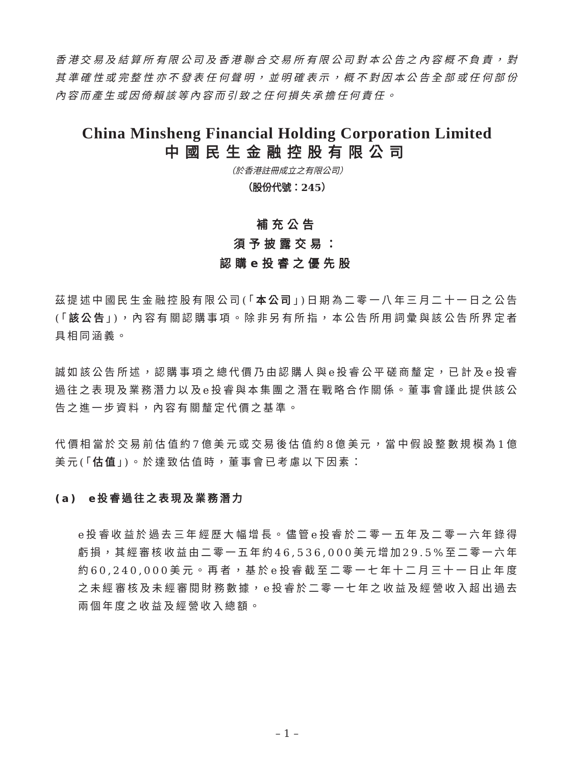香港交易及結算所有限公司及香港聯合交易所有限公司對本公告之內容概不負責，對其準確性或完整性亦不發表任何聲明，並明確表示，概不對因本公告全部或任何部份內容而產生或因倚賴該等內容而引致之任何損失承擔任何責任。
China Minsheng Financial Holding Corporation Limited
中國民生金融控股有限公司
（於香港註冊成立之有限公司）
（股份代號：245）
補充公告
須予披露交易：
認購e投睿之優先股
茲提述中國民生金融控股有限公司(「本公司」)日期為二零一八年三月二十一日之公告(「該公告」)，內容有關認購事項。除非另有所指，本公告所用詞彙與該公告所界定者具相同涵義。
誠如該公告所述，認購事項之總代價乃由認購人與e投睿公平磋商釐定，已計及e投睿過往之表現及業務潛力以及e投睿與本集團之潛在戰略合作關係。董事會謹此提供該公告之進一步資料，內容有關釐定代價之基準。
代價相當於交易前估值約7億美元或交易後估值約8億美元，當中假設整數規模為1億美元(「估值」)。於達致估值時，董事會已考慮以下因素：
(a) e投睿過往之表現及業務潛力
e投睿收益於過去三年經歷大幅增長。儘管e投睿於二零一五年及二零一六年錄得虧損，其經審核收益由二零一五年約46,536,000美元增加29.5%至二零一六年約60,240,000美元。再者，基於e投睿截至二零一七年十二月三十一日止年度之未經審核及未經審閱財務數據，e投睿於二零一七年之收益及經營收入超出過去兩個年度之收益及經營收入總額。
– 1 –